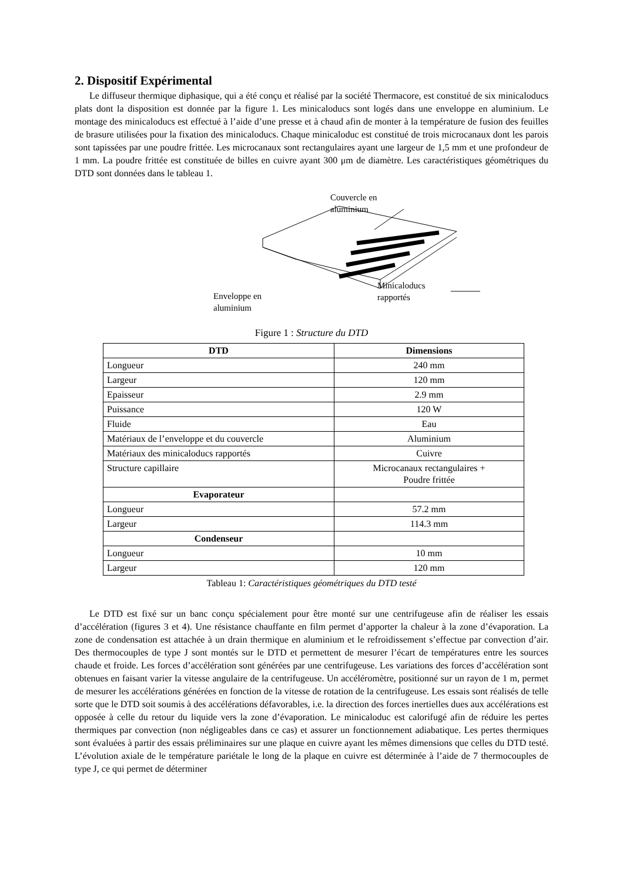2. Dispositif Expérimental
Le diffuseur thermique diphasique, qui a été conçu et réalisé par la société Thermacore, est constitué de six minicaloducs plats dont la disposition est donnée par la figure 1. Les minicaloducs sont logés dans une enveloppe en aluminium. Le montage des minicaloducs est effectué à l’aide d’une presse et à chaud afin de monter à la température de fusion des feuilles de brasure utilisées pour la fixation des minicaloducs. Chaque minicaloduc est constitué de trois microcanaux dont les parois sont tapissées par une poudre frittée. Les microcanaux sont rectangulaires ayant une largeur de 1,5 mm et une profondeur de 1 mm. La poudre frittée est constituée de billes en cuivre ayant 300 μm de diamètre. Les caractéristiques géométriques du DTD sont données dans le tableau 1.
Couvercle en
aluminium
Minicaloducs
rapportés
Enveloppe en
aluminium
Figure 1 : Structure du DTD
| DTD | Dimensions |
| --- | --- |
| Longueur | 240 mm |
| Largeur | 120 mm |
| Epaisseur | 2.9 mm |
| Puissance | 120 W |
| Fluide | Eau |
| Matériaux de l’enveloppe et du couvercle | Aluminium |
| Matériaux des minicaloducs rapportés | Cuivre |
| Structure capillaire | Microcanaux rectangulaires + Poudre frittée |
| Evaporateur | |
| Longueur | 57.2 mm |
| Largeur | 114.3 mm |
| Condenseur | |
| Longueur | 10 mm |
| Largeur | 120 mm |
Tableau 1: Caractéristiques géométriques du DTD testé
Le DTD est fixé sur un banc conçu spécialement pour être monté sur une centrifugeuse afin de réaliser les essais d’accélération (figures 3 et 4). Une résistance chauffante en film permet d’apporter la chaleur à la zone d’évaporation. La zone de condensation est attachée à un drain thermique en aluminium et le refroidissement s’effectue par convection d’air. Des thermocouples de type J sont montés sur le DTD et permettent de mesurer l’écart de températures entre les sources chaude et froide. Les forces d’accélération sont générées par une centrifugeuse. Les variations des forces d’accélération sont obtenues en faisant varier la vitesse angulaire de la centrifugeuse. Un accéléromètre, positionné sur un rayon de 1 m, permet de mesurer les accélérations générées en fonction de la vitesse de rotation de la centrifugeuse. Les essais sont réalisés de telle sorte que le DTD soit soumis à des accélérations défavorables, i.e. la direction des forces inertielles dues aux accélérations est opposée à celle du retour du liquide vers la zone d’évaporation. Le minicaloduc est calorifugé afin de réduire les pertes thermiques par convection (non négligeables dans ce cas) et assurer un fonctionnement adiabatique. Les pertes thermiques sont évaluées à partir des essais préliminaires sur une plaque en cuivre ayant les mêmes dimensions que celles du DTD testé. L’évolution axiale de le température pariétale le long de la plaque en cuivre est déterminée à l’aide de 7 thermocouples de type J, ce qui permet de déterminer